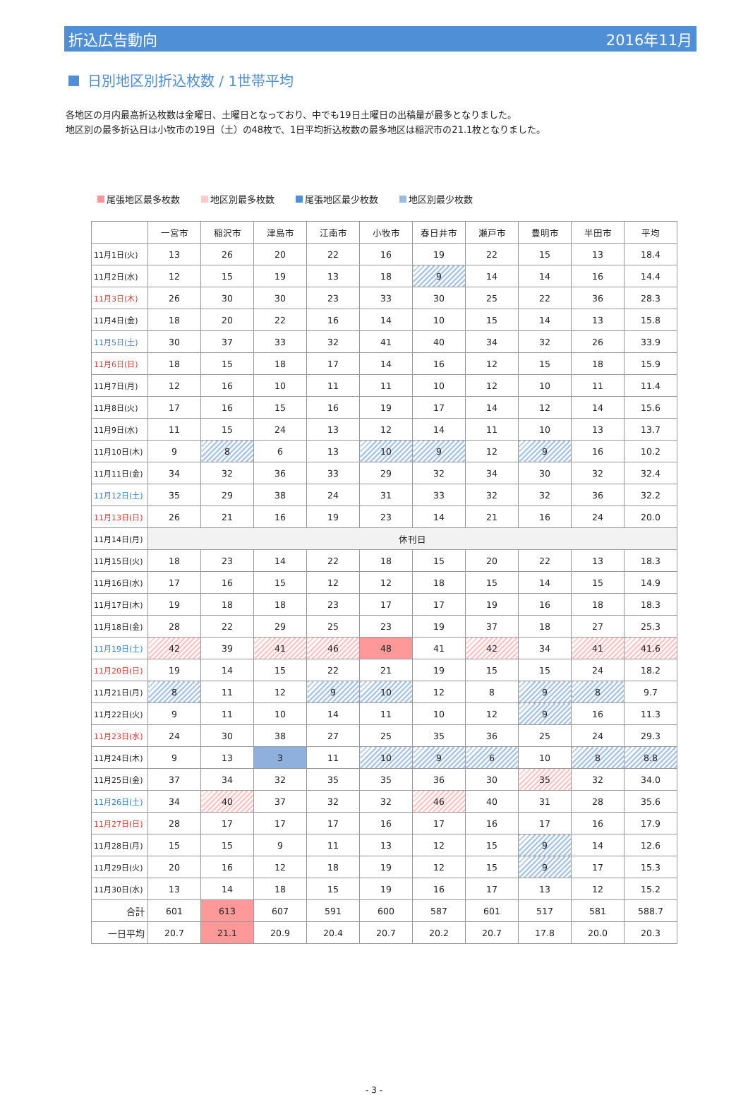折込広告動向 2016年11月
日別地区別折込枚数 / 1世帯平均
各地区の月内最高折込枚数は金曜日、土曜日となっており、中でも19日土曜日の出稿量が最多となりました。
地区別の最多折込日は小牧市の19日（土）の48枚で、1日平均折込枚数の最多地区は稲沢市の21.1枚となりました。
尾張地区最多枚数 地区別最多枚数 尾張地区最少枚数 地区別最少枚数
| | 一宮市 | 稲沢市 | 津島市 | 江南市 | 小牧市 | 春日井市 | 瀬戸市 | 豊明市 | 半田市 | 平均 |
| --- | --- | --- | --- | --- | --- | --- | --- | --- | --- | --- |
| 11月1日(火) | 13 | 26 | 20 | 22 | 16 | 19 | 22 | 15 | 13 | 18.4 |
| 11月2日(水) | 12 | 15 | 19 | 13 | 18 | 9 | 14 | 14 | 16 | 14.4 |
| 11月3日(木) | 26 | 30 | 30 | 23 | 33 | 30 | 25 | 22 | 36 | 28.3 |
| 11月4日(金) | 18 | 20 | 22 | 16 | 14 | 10 | 15 | 14 | 13 | 15.8 |
| 11月5日(土) | 30 | 37 | 33 | 32 | 41 | 40 | 34 | 32 | 26 | 33.9 |
| 11月6日(日) | 18 | 15 | 18 | 17 | 14 | 16 | 12 | 15 | 18 | 15.9 |
| 11月7日(月) | 12 | 16 | 10 | 11 | 11 | 10 | 12 | 10 | 11 | 11.4 |
| 11月8日(火) | 17 | 16 | 15 | 16 | 19 | 17 | 14 | 12 | 14 | 15.6 |
| 11月9日(水) | 11 | 15 | 24 | 13 | 12 | 14 | 11 | 10 | 13 | 13.7 |
| 11月10日(木) | 9 | 8 | 6 | 13 | 10 | 9 | 12 | 9 | 16 | 10.2 |
| 11月11日(金) | 34 | 32 | 36 | 33 | 29 | 32 | 34 | 30 | 32 | 32.4 |
| 11月12日(土) | 35 | 29 | 38 | 24 | 31 | 33 | 32 | 32 | 36 | 32.2 |
| 11月13日(日) | 26 | 21 | 16 | 19 | 23 | 14 | 21 | 16 | 24 | 20.0 |
| 11月14日(月) | 休刊日 | | | | | | | | | |
| 11月15日(火) | 18 | 23 | 14 | 22 | 18 | 15 | 20 | 22 | 13 | 18.3 |
| 11月16日(水) | 17 | 16 | 15 | 12 | 12 | 18 | 15 | 14 | 15 | 14.9 |
| 11月17日(木) | 19 | 18 | 18 | 23 | 17 | 17 | 19 | 16 | 18 | 18.3 |
| 11月18日(金) | 28 | 22 | 29 | 25 | 23 | 19 | 37 | 18 | 27 | 25.3 |
| 11月19日(土) | 42 | 39 | 41 | 46 | 48 | 41 | 42 | 34 | 41 | 41.6 |
| 11月20日(日) | 19 | 14 | 15 | 22 | 21 | 19 | 15 | 15 | 24 | 18.2 |
| 11月21日(月) | 8 | 11 | 12 | 9 | 10 | 12 | 8 | 9 | 8 | 9.7 |
| 11月22日(火) | 9 | 11 | 10 | 14 | 11 | 10 | 12 | 9 | 16 | 11.3 |
| 11月23日(水) | 24 | 30 | 38 | 27 | 25 | 35 | 36 | 25 | 24 | 29.3 |
| 11月24日(木) | 9 | 13 | 3 | 11 | 10 | 9 | 6 | 10 | 8 | 8.8 |
| 11月25日(金) | 37 | 34 | 32 | 35 | 35 | 36 | 30 | 35 | 32 | 34.0 |
| 11月26日(土) | 34 | 40 | 37 | 32 | 32 | 46 | 40 | 31 | 28 | 35.6 |
| 11月27日(日) | 28 | 17 | 17 | 17 | 16 | 17 | 16 | 17 | 16 | 17.9 |
| 11月28日(月) | 15 | 15 | 9 | 11 | 13 | 12 | 15 | 9 | 14 | 12.6 |
| 11月29日(火) | 20 | 16 | 12 | 18 | 19 | 12 | 15 | 9 | 17 | 15.3 |
| 11月30日(水) | 13 | 14 | 18 | 15 | 19 | 16 | 17 | 13 | 12 | 15.2 |
| 合計 | 601 | 613 | 607 | 591 | 600 | 587 | 601 | 517 | 581 | 588.7 |
| 一日平均 | 20.7 | 21.1 | 20.9 | 20.4 | 20.7 | 20.2 | 20.7 | 17.8 | 20.0 | 20.3 |
- 3 -